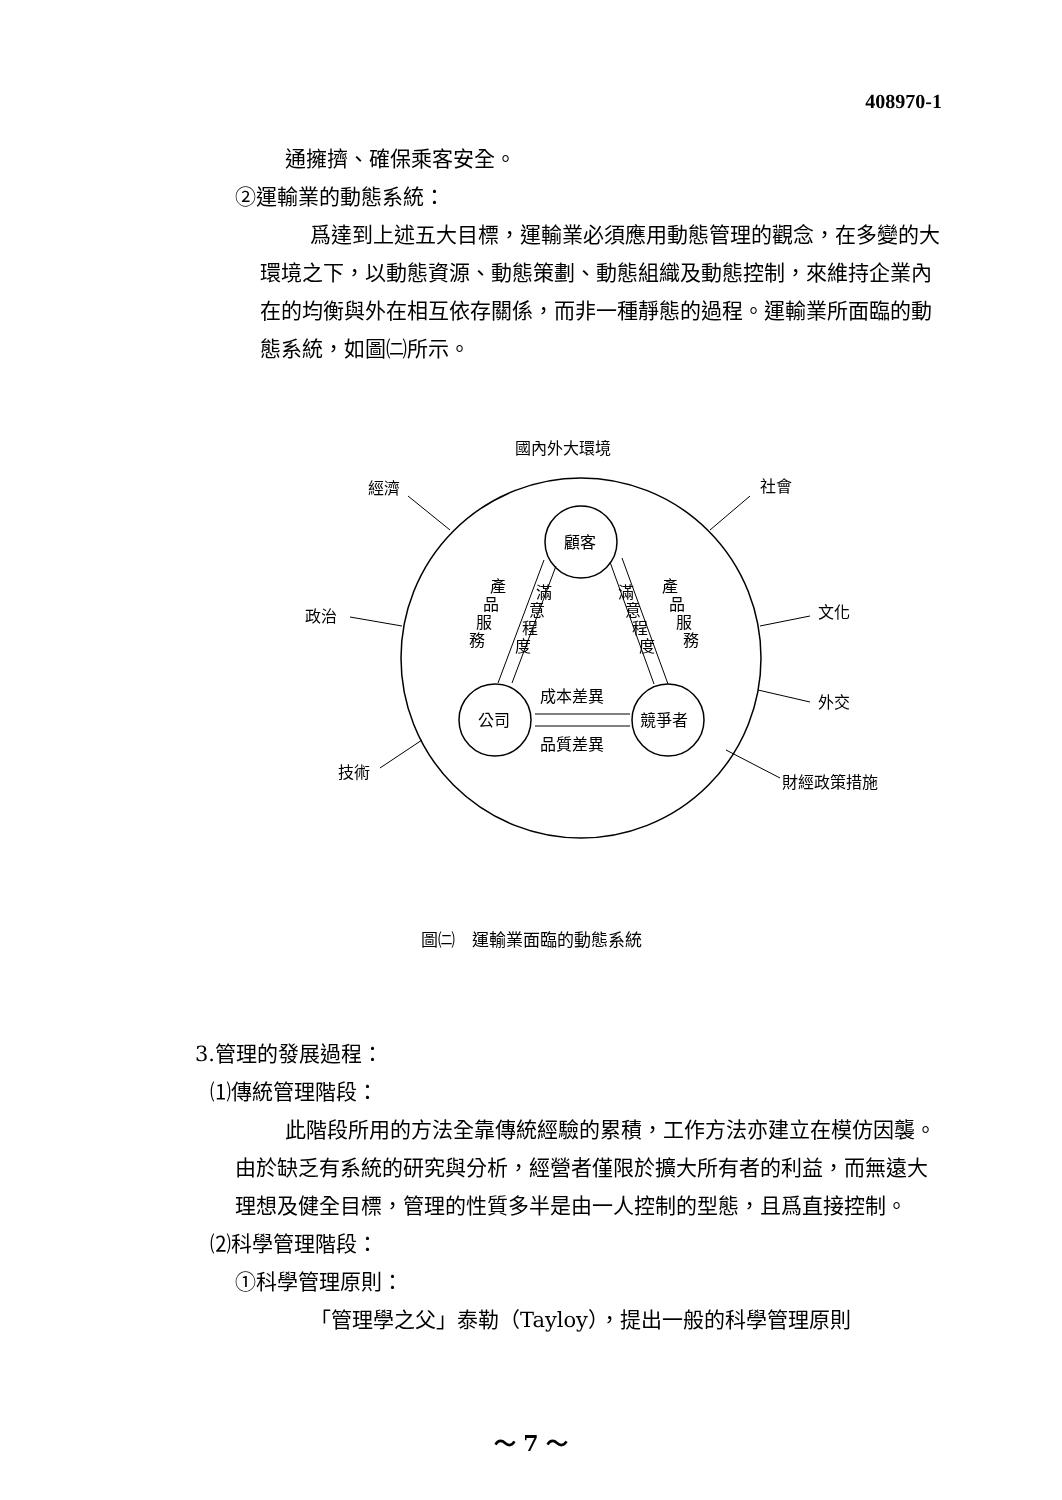408970-1
通擁擠、確保乘客安全。
②運輸業的動態系統：
爲達到上述五大目標，運輸業必須應用動態管理的觀念，在多變的大環境之下，以動態資源、動態策劃、動態組織及動態控制，來維持企業內在的均衡與外在相互依存關係，而非一種靜態的過程。運輸業所面臨的動態系統，如圖㈡所示。
國內外大環境
經濟
社會
政治
文化
外交
技術
財經政策措施
顧客
公司
競爭者
成本差異
品質差異
產
品
服
務
滿
意
程
度
滿
意
程
度
產
品
服
務
圖㈡　運輸業面臨的動態系統
3.管理的發展過程：
⑴傳統管理階段：
此階段所用的方法全靠傳統經驗的累積，工作方法亦建立在模仿因襲。由於缺乏有系統的研究與分析，經營者僅限於擴大所有者的利益，而無遠大理想及健全目標，管理的性質多半是由一人控制的型態，且爲直接控制。
⑵科學管理階段：
①科學管理原則：
「管理學之父」泰勒（Tayloy），提出一般的科學管理原則
～ 7 ～